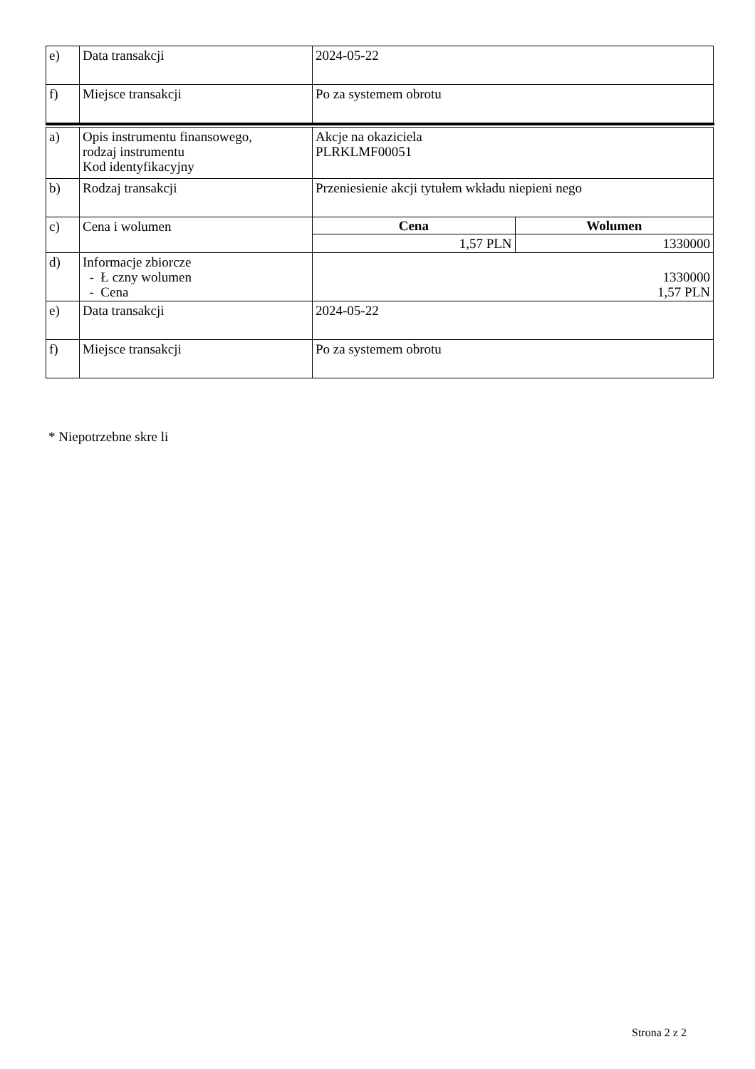| e) | Data transakcji | 2024-05-22 |
| f) | Miejsce transakcji | Po za systemem obrotu |
| a) | Opis instrumentu finansowego, rodzaj instrumentu Kod identyfikacyjny | Akcje na okaziciela PLRKLMF00051 |
| b) | Rodzaj transakcji | Przeniesienie akcji tytułem wkładu niepieni nego |
| c) | Cena i wolumen | / Cena / Wolumen / / --- / --- / / 1,57 PLN / 1330000 / |
| d) | Informacje zbiorcze - Ł czny wolumen - Cena | 1330000 1,57 PLN |
| e) | Data transakcji | 2024-05-22 |
| f) | Miejsce transakcji | Po za systemem obrotu |
* Niepotrzebne skre li
Strona 2 z 2